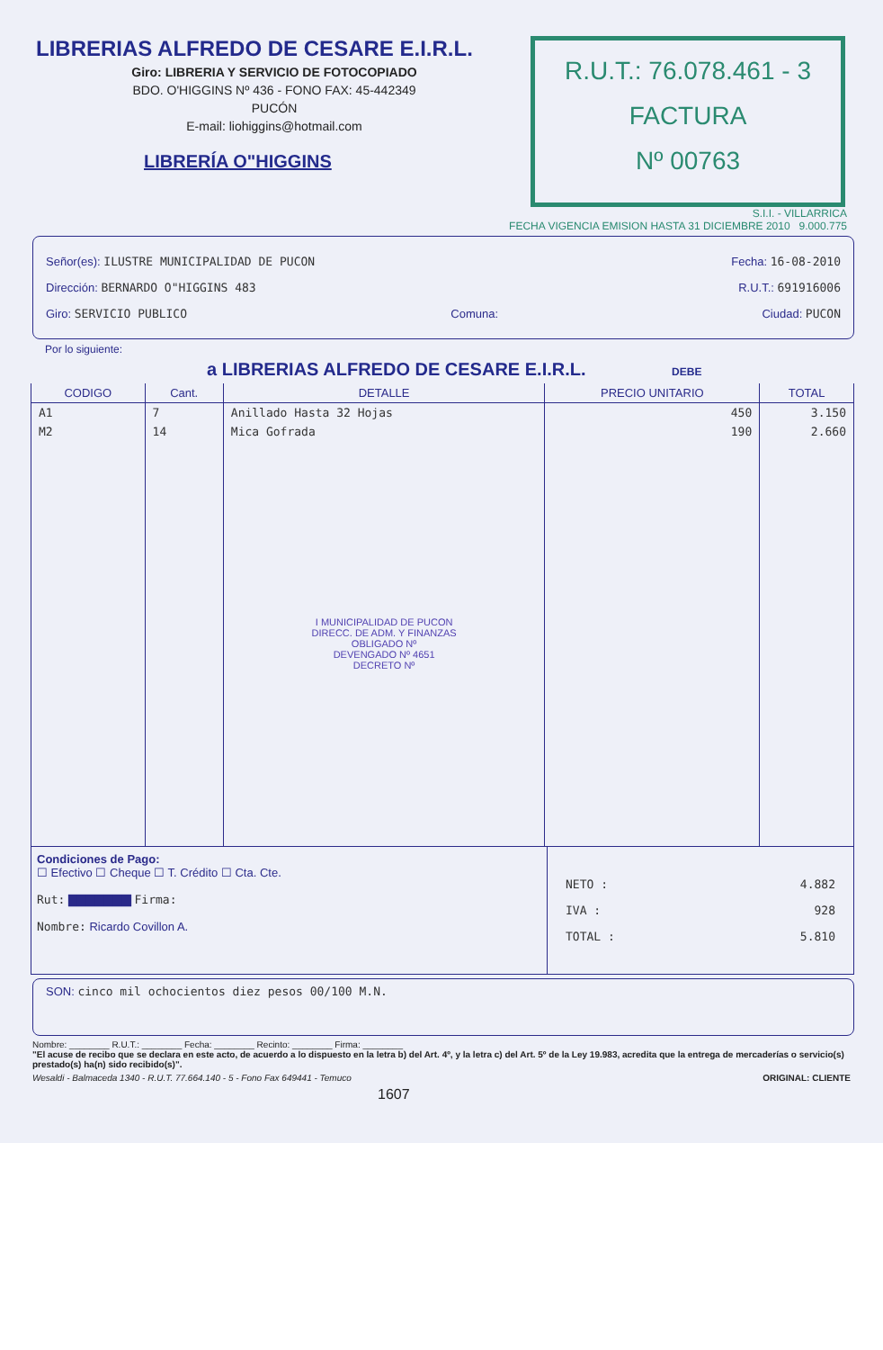LIBRERIAS ALFREDO DE CESARE E.I.R.L.
Giro: LIBRERIA Y SERVICIO DE FOTOCOPIADO
BDO. O'HIGGINS Nº 436 - FONO FAX: 45-442349
PUCÓN
E-mail: liohiggins@hotmail.com
LIBRERÍA O"HIGGINS
R.U.T.: 76.078.461 - 3
FACTURA
Nº 00763
S.I.I. - VILLARRICA
FECHA VIGENCIA EMISION HASTA 31 DICIEMBRE 2010 9.000.775
Señor(es): ILUSTRE MUNICIPALIDAD DE PUCON Fecha: 16-08-2010
Dirección: BERNARDO O"HIGGINS 483 R.U.T.: 691916006
Giro: SERVICIO PUBLICO Comuna: Ciudad: PUCON
Por lo siguiente:
a LIBRERIAS ALFREDO DE CESARE E.I.R.L. DEBE
| CODIGO | Cant. | DETALLE | PRECIO UNITARIO | TOTAL |
| --- | --- | --- | --- | --- |
| A1 | 7 | Anillado Hasta 32 Hojas | 450 | 3.150 |
| M2 | 14 | Mica Gofrada | 190 | 2.660 |
| | | I MUNICIPALIDAD DE PUCON DIRECC. DE ADM. Y FINANZAS OBLIGADO Nº DEVENGADO Nº 4651 DECRETO Nº | | |
Condiciones de Pago:
☐ Efectivo ☐ Cheque ☐ T. Crédito ☐ Cta. Cte.
Rut: ▇▇▇▇▇▇▇ Firma:
Nombre: Ricardo Covillon A.
NETO : 4.882
IVA : 928
TOTAL : 5.810
SON: cinco mil ochocientos diez pesos 00/100 M.N.
Nombre: ________ R.U.T.: ________ Fecha: ________ Recinto: ________ Firma: ________
"El acuse de recibo que se declara en este acto, de acuerdo a lo dispuesto en la letra b) del Art. 4º, y la letra c) del Art. 5º de la Ley 19.983, acredita que la entrega de mercaderías o servicio(s) prestado(s) ha(n) sido recibido(s)".
Wesaldi - Balmaceda 1340 - R.U.T. 77.664.140 - 5 - Fono Fax 649441 - Temuco ORIGINAL: CLIENTE
1607